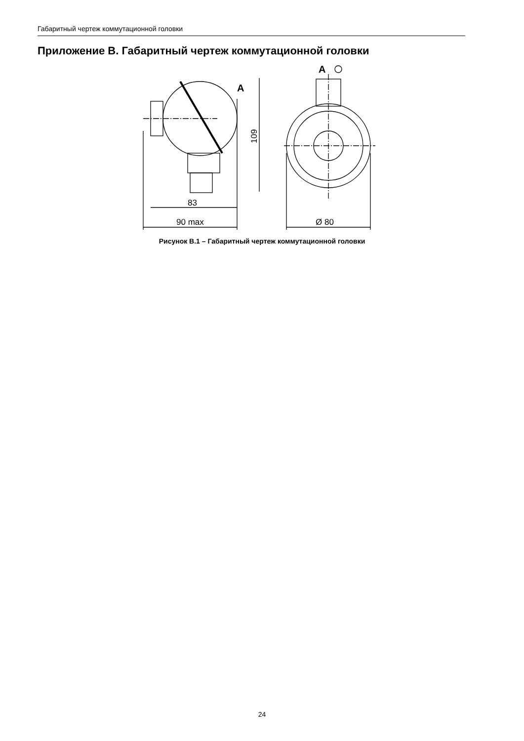Габаритный чертеж коммутационной головки
Приложение В. Габаритный чертеж коммутационной головки
83
90 max
Ø 80
109
A
A
Рисунок В.1 – Габаритный чертеж коммутационной головки
24